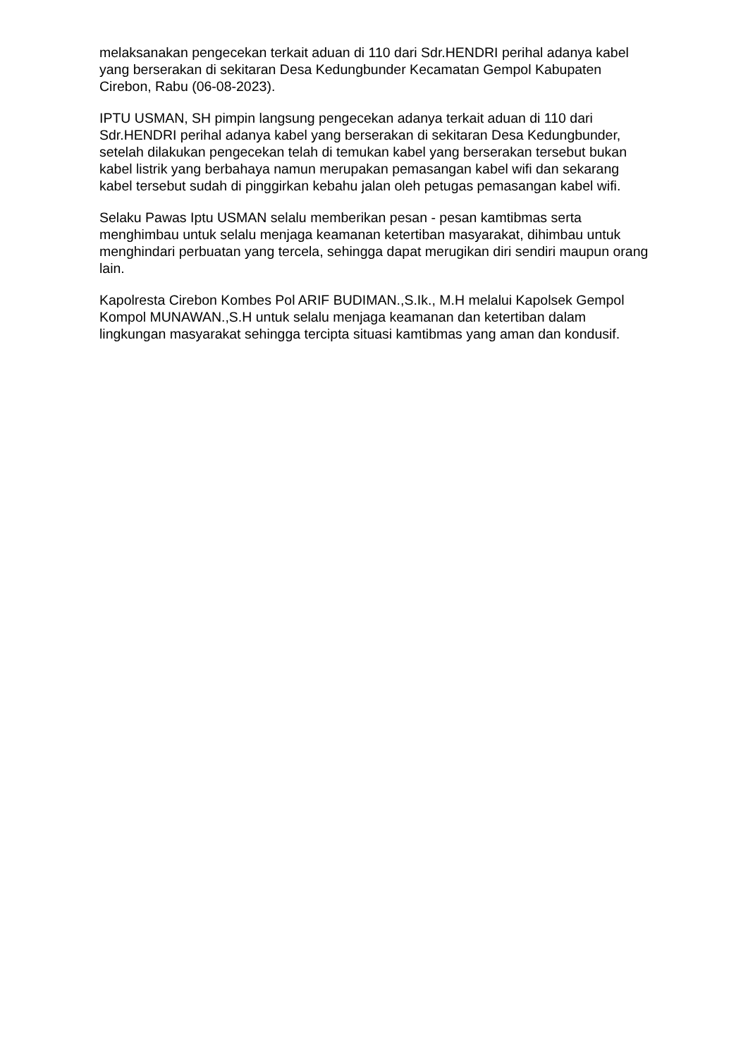melaksanakan pengecekan terkait aduan di 110 dari Sdr.HENDRI perihal adanya kabel yang berserakan di sekitaran Desa Kedungbunder Kecamatan Gempol Kabupaten Cirebon, Rabu (06-08-2023).
IPTU USMAN, SH pimpin langsung pengecekan adanya terkait aduan di 110 dari Sdr.HENDRI perihal adanya kabel yang berserakan di sekitaran Desa Kedungbunder, setelah dilakukan pengecekan telah di temukan kabel yang berserakan tersebut bukan kabel listrik yang berbahaya namun merupakan pemasangan kabel wifi dan sekarang kabel tersebut sudah di pinggirkan kebahu jalan oleh petugas pemasangan kabel wifi.
Selaku Pawas Iptu USMAN selalu memberikan pesan - pesan kamtibmas serta menghimbau untuk selalu menjaga keamanan ketertiban masyarakat, dihimbau untuk menghindari perbuatan yang tercela, sehingga dapat merugikan diri sendiri maupun orang lain.
Kapolresta Cirebon Kombes Pol ARIF BUDIMAN.,S.Ik., M.H melalui Kapolsek Gempol Kompol MUNAWAN.,S.H untuk selalu menjaga keamanan dan ketertiban dalam lingkungan masyarakat sehingga tercipta situasi kamtibmas yang aman dan kondusif.